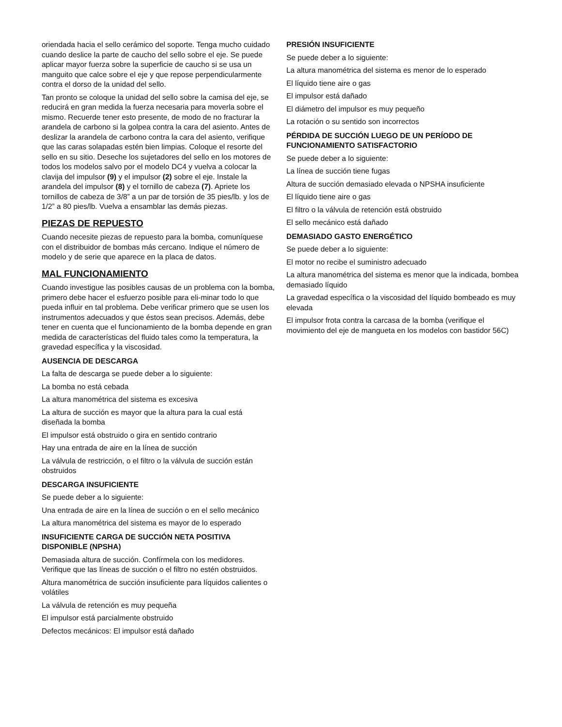oriendada hacia el sello cerámico del soporte. Tenga mucho cuidado cuando deslice la parte de caucho del sello sobre el eje. Se puede aplicar mayor fuerza sobre la superficie de caucho si se usa un manguito que calce sobre el eje y que repose perpendicularmente contra el dorso de la unidad del sello.
Tan pronto se coloque la unidad del sello sobre la camisa del eje, se reducirá en gran medida la fuerza necesaria para moverla sobre el mismo. Recuerde tener esto presente, de modo de no fracturar la arandela de carbono si la golpea contra la cara del asiento. Antes de deslizar la arandela de carbono contra la cara del asiento, verifique que las caras solapadas estén bien limpias. Coloque el resorte del sello en su sitio. Deseche los sujetadores del sello en los motores de todos los modelos salvo por el modelo DC4 y vuelva a colocar la clavija del impulsor (9) y el impulsor (2) sobre el eje. Instale la arandela del impulsor (8) y el tornillo de cabeza (7). Apriete los tornillos de cabeza de 3/8” a un par de torsión de 35 pies/lb. y los de 1/2” a 80 pies/lb. Vuelva a ensamblar las demás piezas.
PIEZAS DE REPUESTO
Cuando necesite piezas de repuesto para la bomba, comuníquese con el distribuidor de bombas más cercano. Indique el número de modelo y de serie que aparece en la placa de datos.
MAL FUNCIONAMIENTO
Cuando investigue las posibles causas de un problema con la bomba, primero debe hacer el esfuerzo posible para eli-minar todo lo que pueda influir en tal problema. Debe verificar primero que se usen los instrumentos adecuados y que éstos sean precisos. Además, debe tener en cuenta que el funcionamiento de la bomba depende en gran medida de características del fluido tales como la temperatura, la gravedad específica y la viscosidad.
AUSENCIA DE DESCARGA
La falta de descarga se puede deber a lo siguiente:
La bomba no está cebada
La altura manométrica del sistema es excesiva
La altura de succión es mayor que la altura para la cual está diseñada la bomba
El impulsor está obstruido o gira en sentido contrario
Hay una entrada de aire en la línea de succión
La válvula de restricción, o el filtro o la válvula de succión están obstruidos
DESCARGA INSUFICIENTE
Se puede deber a lo siguiente:
Una entrada de aire en la línea de succión o en el sello mecánico
La altura manométrica del sistema es mayor de lo esperado
INSUFICIENTE CARGA DE SUCCIÓN NETA POSITIVA DISPONIBLE (NPSHA)
Demasiada altura de succión. Confírmela con los medidores. Verifique que las líneas de succión o el filtro no estén obstruidos.
Altura manométrica de succión insuficiente para líquidos calientes o volátiles
La válvula de retención es muy pequeña
El impulsor está parcialmente obstruido
Defectos mecánicos: El impulsor está dañado
PRESIÓN INSUFICIENTE
Se puede deber a lo siguiente:
La altura manométrica del sistema es menor de lo esperado
El líquido tiene aire o gas
El impulsor está dañado
El diámetro del impulsor es muy pequeño
La rotación o su sentido son incorrectos
PÉRDIDA DE SUCCIÓN LUEGO DE UN PERÍODO DE FUNCIONAMIENTO SATISFACTORIO
Se puede deber a lo siguiente:
La línea de succión tiene fugas
Altura de succión demasiado elevada o NPSHA insuficiente
El líquido tiene aire o gas
El filtro o la válvula de retención está obstruido
El sello mecánico está dañado
DEMASIADO GASTO ENERGÉTICO
Se puede deber a lo siguiente:
El motor no recibe el suministro adecuado
La altura manométrica del sistema es menor que la indicada, bombea demasiado líquido
La gravedad específica o la viscosidad del líquido bombeado es muy elevada
El impulsor frota contra la carcasa de la bomba (verifique el movimiento del eje de mangueta en los modelos con bastidor 56C)